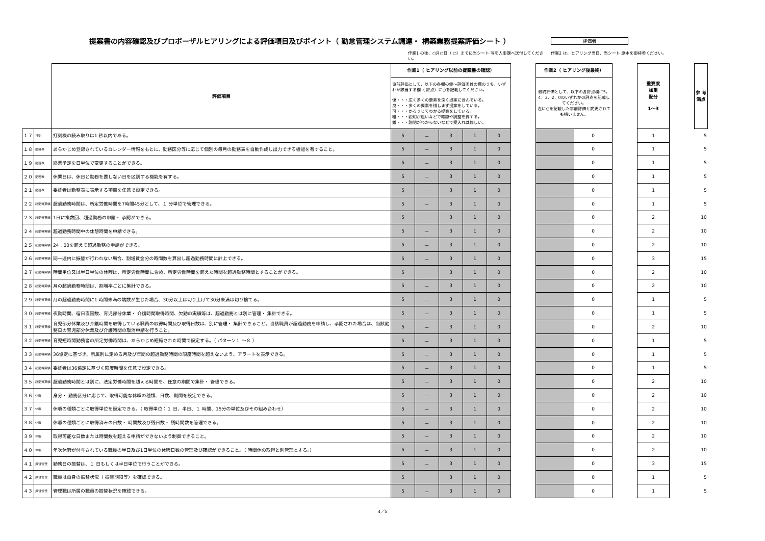提案書の内容確認及びプロポーザルヒアリングによる評価項目及びポイント（ 勤怠管理システム調達・ 構築業務提案評価シート ）
評価者
作業1 の後、○月○日（ ○）までに当シート 写を人事課へ送付してください。
作業2 は、ヒアリング当日、当シート 原本を御持参ください。
| | | 評価項目 | 作業1（ ヒアリング以前の提案書の確認） | | | | | | 作業2（ ヒアリング後最終） | | | 重要度 加重 配分 1～3 | | 参 考 満点 |
| --- | --- | --- | --- | --- | --- | --- | --- | --- | --- | --- | --- | --- | --- | --- |
| | | | 事前評価として、以下の各欄の優～評価困難の欄のうち、いずれか該当する欄（ 評点）に○を記載してください。 優・・・広く多くの要素を深く提案に含んでいる。 良・・・多くの要素を惜しまず提案をしている。 可・・・かろうじてわかる提案をしている。 粗・・・説明が粗いなどで確認や調整を要する。 難・・・説明がわからないなどで受入れは難しい。 | | | | | | 最終評価として、以下の各評点欄に5，4，3，2，0のいずれかの評点を記載してください。 左に○を記載した事前評価と変更されても構いません。 | | | | | |
| １７ | 打刻 | 打刻機の読み取りは1 秒以内である。 | 5 | － | 3 | 1 | 0 | | | 0 | | 1 | | 5 |
| １８ | 勤務表 | あらかじめ登録されているカレンダー情報をもとに、勤務区分等に応じて個別の毎月の勤務表を自動作成し出力できる機能を有すること。 | 5 | － | 3 | 1 | 0 | | | 0 | | 1 | | 5 |
| １９ | 勤務表 | 終業予定を日単位で変更することができる。 | 5 | － | 3 | 1 | 0 | | | 0 | | 1 | | 5 |
| ２０ | 勤務表 | 休業日は、休日と勤務を要しない日を区別する機能を有する。 | 5 | － | 3 | 1 | 0 | | | 0 | | 1 | | 5 |
| ２１ | 勤務表 | 委託者は勤務表に表示する項目を任意で設定できる。 | 5 | － | 3 | 1 | 0 | | | 0 | | 1 | | 5 |
| ２２ | 超勤等実績 | 超過勤務時間は、所定労働時間を7時間45分として、１ 分単位で管理できる。 | 5 | － | 3 | 1 | 0 | | | 0 | | 1 | | 5 |
| ２３ | 超勤等実績 | 1日に複数回、超過勤務の申請・ 承認ができる。 | 5 | － | 3 | 1 | 0 | | | 0 | | 2 | | 10 |
| ２４ | 超勤等実績 | 超過勤務時間中の休憩時間を申請できる。 | 5 | － | 3 | 1 | 0 | | | 0 | | 2 | | 10 |
| ２５ | 超勤等実績 | 24：00を超えて超過勤務の申請ができる。 | 5 | － | 3 | 1 | 0 | | | 0 | | 2 | | 10 |
| ２６ | 超勤等実績 | 同一週内に振替が行われない場合、割増賃金分の時間数を算出し超過勤務時間に計上できる。 | 5 | － | 3 | 1 | 0 | | | 0 | | 3 | | 15 |
| ２７ | 超勤等実績 | 時間単位又は半日単位の休暇は、所定労働時間に含め、所定労働時間を超えた時間を超過勤務時間とすることができる。 | 5 | － | 3 | 1 | 0 | | | 0 | | 2 | | 10 |
| ２８ | 超勤等実績 | 月の超過勤務時間は、割増率ごとに集計できる。 | 5 | － | 3 | 1 | 0 | | | 0 | | 2 | | 10 |
| ２９ | 超勤等実績 | 月の超過勤務時間に1 時間未満の端数が生じた場合、30分以上は切り上げて30分未満は切り捨てる。 | 5 | － | 3 | 1 | 0 | | | 0 | | 1 | | 5 |
| ３０ | 超勤等実績 | 夜勤時間、宿日直回数、育児部分休業・ 介護時間取得時間、欠勤の実績等は、超過勤務とは別に管理・ 集計できる。 | 5 | － | 3 | 1 | 0 | | | 0 | | 1 | | 5 |
| ３１ | 超勤等実績 | 育児部分休業及び介護時間を取得している職員の取得時間及び取得日数は、別に管理・ 集計できること。当該職員が超過勤務を申請し、承認された場合は、当該勤務日の育児部分休業及び介護時間の取消申請を行うこと。 | 5 | － | 3 | 1 | 0 | | | 0 | | 2 | | 10 |
| ３２ | 超勤等実績 | 育児短時間勤務者の所定労働時間は、あらかじめ短縮された時間で設定する。（ パターン１ ～８ ） | 5 | － | 3 | 1 | 0 | | | 0 | | 1 | | 5 |
| ３３ | 超勤等実績 | 36協定に基づき、所属別に定める月及び年間の超過勤務時間の限度時間を超えないよう、アラートを表示できる。 | 5 | － | 3 | 1 | 0 | | | 0 | | 1 | | 5 |
| ３４ | 超勤等実績 | 委託者は36協定に基づく限度時間を任意で設定できる。 | 5 | － | 3 | 1 | 0 | | | 0 | | 1 | | 5 |
| ３５ | 超勤等実績 | 超過勤務時間とは別に、法定労働時間を超える時間を、任意の期間で集計・ 管理できる。 | 5 | － | 3 | 1 | 0 | | | 0 | | 2 | | 10 |
| ３６ | 休暇 | 身分・ 勤務区分に応じて、取得可能な休暇の種類、日数、期間を設定できる。 | 5 | － | 3 | 1 | 0 | | | 0 | | 2 | | 10 |
| ３７ | 休暇 | 休暇の種類ごとに取得単位を設定できる。（ 取得単位：１ 日、半日、１ 時間、15分の単位及びその組み合わせ） | 5 | － | 3 | 1 | 0 | | | 0 | | 2 | | 10 |
| ３８ | 休暇 | 休暇の種類ごとに取得済みの日数・ 時間数及び残日数・ 残時間数を管理できる。 | 5 | － | 3 | 1 | 0 | | | 0 | | 2 | | 10 |
| ３９ | 休暇 | 取得可能な日数または時間数を超える申請ができないよう制御できること。 | 5 | － | 3 | 1 | 0 | | | 0 | | 2 | | 10 |
| ４０ | 休暇 | 年次休暇が付与されている職員の半日及び1日単位の休暇日数の管理及び確認ができること。（ 時間休の取得と別管理とする。） | 5 | － | 3 | 1 | 0 | | | 0 | | 2 | | 10 |
| ４１ | 振替管理 | 勤務日の振替は、１ 日もしくは半日単位で行うことができる。 | 5 | － | 3 | 1 | 0 | | | 0 | | 3 | | 15 |
| ４２ | 振替管理 | 職員は自身の振替状況（ 振替期限等）を確認できる。 | 5 | － | 3 | 1 | 0 | | | 0 | | 1 | | 5 |
| ４３ | 振替管理 | 管理職は所属の職員の振替状況を確認できる。 | 5 | － | 3 | 1 | 0 | | | 0 | | 1 | | 5 |
4／5